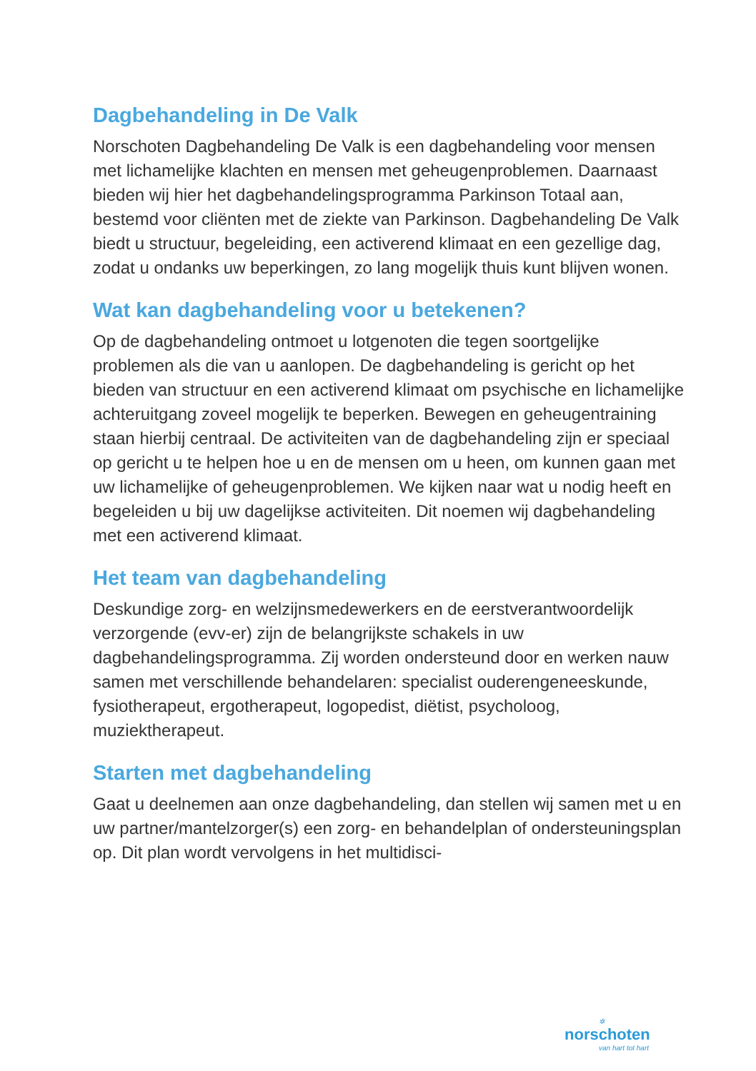Dagbehandeling in De Valk
Norschoten Dagbehandeling De Valk is een dagbehandeling voor mensen met lichamelijke klachten en mensen met geheugenproblemen. Daarnaast bieden wij hier het dagbehandelingsprogramma Parkinson Totaal aan, bestemd voor cliënten met de ziekte van Parkinson. Dagbehandeling De Valk biedt u structuur, begeleiding, een activerend klimaat en een gezellige dag, zodat u ondanks uw beperkingen, zo lang mogelijk thuis kunt blijven wonen.
Wat kan dagbehandeling voor u betekenen?
Op de dagbehandeling ontmoet u lotgenoten die tegen soortgelijke problemen als die van u aanlopen. De dagbehandeling is gericht op het bieden van structuur en een activerend klimaat om psychische en lichamelijke achteruitgang zoveel mogelijk te beperken. Bewegen en geheugentraining staan hierbij centraal. De activiteiten van de dagbehandeling zijn er speciaal op gericht u te helpen hoe u en de mensen om u heen, om kunnen gaan met uw lichamelijke of geheugenproblemen. We kijken naar wat u nodig heeft en begeleiden u bij uw dagelijkse activiteiten. Dit noemen wij dagbehandeling met een activerend klimaat.
Het team van dagbehandeling
Deskundige zorg- en welzijnsmedewerkers en de eerstverantwoordelijk verzorgende (evv-er) zijn de belangrijkste schakels in uw dagbehandelingsprogramma. Zij worden ondersteund door en werken nauw samen met verschillende behandelaren: specialist ouderengeneeskunde, fysiotherapeut, ergotherapeut, logopedist, diëtist, psycholoog, muziektherapeut.
Starten met dagbehandeling
Gaat u deelnemen aan onze dagbehandeling, dan stellen wij samen met u en uw partner/mantelzorger(s) een zorg- en behandelplan of ondersteuningsplan op. Dit plan wordt vervolgens in het multidisci-
✲
norschoten
van hart tot hart